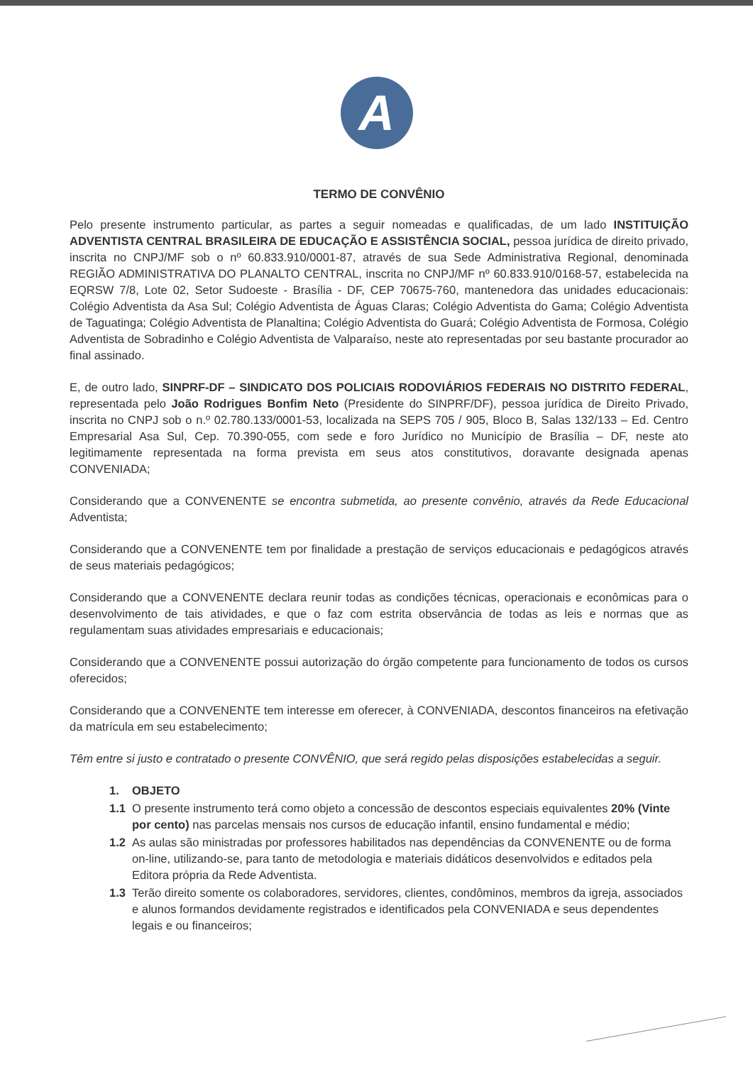A
TERMO DE CONVÊNIO
Pelo presente instrumento particular, as partes a seguir nomeadas e qualificadas, de um lado INSTITUIÇÃO ADVENTISTA CENTRAL BRASILEIRA DE EDUCAÇÃO E ASSISTÊNCIA SOCIAL, pessoa jurídica de direito privado, inscrita no CNPJ/MF sob o nº 60.833.910/0001-87, através de sua Sede Administrativa Regional, denominada REGIÃO ADMINISTRATIVA DO PLANALTO CENTRAL, inscrita no CNPJ/MF nº 60.833.910/0168-57, estabelecida na EQRSW 7/8, Lote 02, Setor Sudoeste - Brasília - DF, CEP 70675-760, mantenedora das unidades educacionais: Colégio Adventista da Asa Sul; Colégio Adventista de Águas Claras; Colégio Adventista do Gama; Colégio Adventista de Taguatinga; Colégio Adventista de Planaltina; Colégio Adventista do Guará; Colégio Adventista de Formosa, Colégio Adventista de Sobradinho e Colégio Adventista de Valparaíso, neste ato representadas por seu bastante procurador ao final assinado.
E, de outro lado, SINPRF-DF – SINDICATO DOS POLICIAIS RODOVIÁRIOS FEDERAIS NO DISTRITO FEDERAL, representada pelo João Rodrigues Bonfim Neto (Presidente do SINPRF/DF), pessoa jurídica de Direito Privado, inscrita no CNPJ sob o n.º 02.780.133/0001-53, localizada na SEPS 705 / 905, Bloco B, Salas 132/133 – Ed. Centro Empresarial Asa Sul, Cep. 70.390-055, com sede e foro Jurídico no Município de Brasília – DF, neste ato legitimamente representada na forma prevista em seus atos constitutivos, doravante designada apenas CONVENIADA;
Considerando que a CONVENENTE se encontra submetida, ao presente convênio, através da Rede Educacional Adventista;
Considerando que a CONVENENTE tem por finalidade a prestação de serviços educacionais e pedagógicos através de seus materiais pedagógicos;
Considerando que a CONVENENTE declara reunir todas as condições técnicas, operacionais e econômicas para o desenvolvimento de tais atividades, e que o faz com estrita observância de todas as leis e normas que as regulamentam suas atividades empresariais e educacionais;
Considerando que a CONVENENTE possui autorização do órgão competente para funcionamento de todos os cursos oferecidos;
Considerando que a CONVENENTE tem interesse em oferecer, à CONVENIADA, descontos financeiros na efetivação da matrícula em seu estabelecimento;
Têm entre si justo e contratado o presente CONVÊNIO, que será regido pelas disposições estabelecidas a seguir.
1. OBJETO
1.1 O presente instrumento terá como objeto a concessão de descontos especiais equivalentes 20% (Vinte por cento) nas parcelas mensais nos cursos de educação infantil, ensino fundamental e médio;
1.2 As aulas são ministradas por professores habilitados nas dependências da CONVENENTE ou de forma on-line, utilizando-se, para tanto de metodologia e materiais didáticos desenvolvidos e editados pela Editora própria da Rede Adventista.
1.3 Terão direito somente os colaboradores, servidores, clientes, condôminos, membros da igreja, associados e alunos formandos devidamente registrados e identificados pela CONVENIADA e seus dependentes legais e ou financeiros;